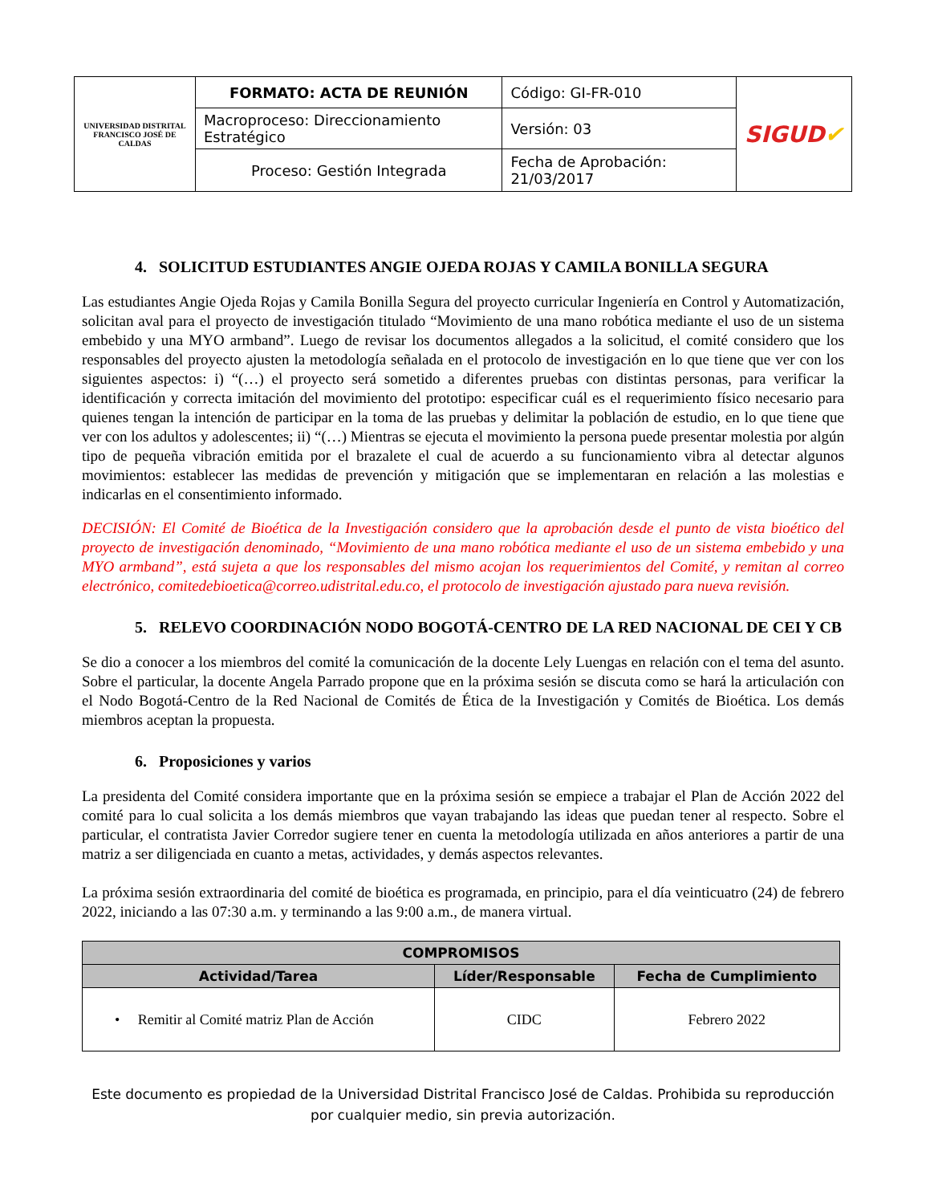| UNIVERSIDAD DISTRITAL FRANCISCO JOSÉ DE CALDAS | FORMATO: ACTA DE REUNIÓN | Código: GI-FR-010 | SIGUD ✔ |
| | Macroproceso: Direccionamiento Estratégico | Versión: 03 | |
| | Proceso: Gestión Integrada | Fecha de Aprobación: 21/03/2017 | |
4. SOLICITUD ESTUDIANTES ANGIE OJEDA ROJAS Y CAMILA BONILLA SEGURA
Las estudiantes Angie Ojeda Rojas y Camila Bonilla Segura del proyecto curricular Ingeniería en Control y Automatización, solicitan aval para el proyecto de investigación titulado “Movimiento de una mano robótica mediante el uso de un sistema embebido y una MYO armband”. Luego de revisar los documentos allegados a la solicitud, el comité considero que los responsables del proyecto ajusten la metodología señalada en el protocolo de investigación en lo que tiene que ver con los siguientes aspectos: i) “(…) el proyecto será sometido a diferentes pruebas con distintas personas, para verificar la identificación y correcta imitación del movimiento del prototipo: especificar cuál es el requerimiento físico necesario para quienes tengan la intención de participar en la toma de las pruebas y delimitar la población de estudio, en lo que tiene que ver con los adultos y adolescentes; ii) “(…) Mientras se ejecuta el movimiento la persona puede presentar molestia por algún tipo de pequeña vibración emitida por el brazalete el cual de acuerdo a su funcionamiento vibra al detectar algunos movimientos: establecer las medidas de prevención y mitigación que se implementaran en relación a las molestias e indicarlas en el consentimiento informado.
DECISIÓN: El Comité de Bioética de la Investigación considero que la aprobación desde el punto de vista bioético del proyecto de investigación denominado, “Movimiento de una mano robótica mediante el uso de un sistema embebido y una MYO armband”, está sujeta a que los responsables del mismo acojan los requerimientos del Comité, y remitan al correo electrónico, comitedebioetica@correo.udistrital.edu.co, el protocolo de investigación ajustado para nueva revisión.
5. RELEVO COORDINACIÓN NODO BOGOTÁ-CENTRO DE LA RED NACIONAL DE CEI Y CB
Se dio a conocer a los miembros del comité la comunicación de la docente Lely Luengas en relación con el tema del asunto. Sobre el particular, la docente Angela Parrado propone que en la próxima sesión se discuta como se hará la articulación con el Nodo Bogotá-Centro de la Red Nacional de Comités de Ética de la Investigación y Comités de Bioética. Los demás miembros aceptan la propuesta.
6. Proposiciones y varios
La presidenta del Comité considera importante que en la próxima sesión se empiece a trabajar el Plan de Acción 2022 del comité para lo cual solicita a los demás miembros que vayan trabajando las ideas que puedan tener al respecto. Sobre el particular, el contratista Javier Corredor sugiere tener en cuenta la metodología utilizada en años anteriores a partir de una matriz a ser diligenciada en cuanto a metas, actividades, y demás aspectos relevantes.
La próxima sesión extraordinaria del comité de bioética es programada, en principio, para el día veinticuatro (24) de febrero 2022, iniciando a las 07:30 a.m. y terminando a las 9:00 a.m., de manera virtual.
| COMPROMISOS | | |
| --- | --- | --- |
| Actividad/Tarea | Líder/Responsable | Fecha de Cumplimiento |
| • Remitir al Comité matriz Plan de Acción | CIDC | Febrero 2022 |
Este documento es propiedad de la Universidad Distrital Francisco José de Caldas. Prohibida su reproducción por cualquier medio, sin previa autorización.